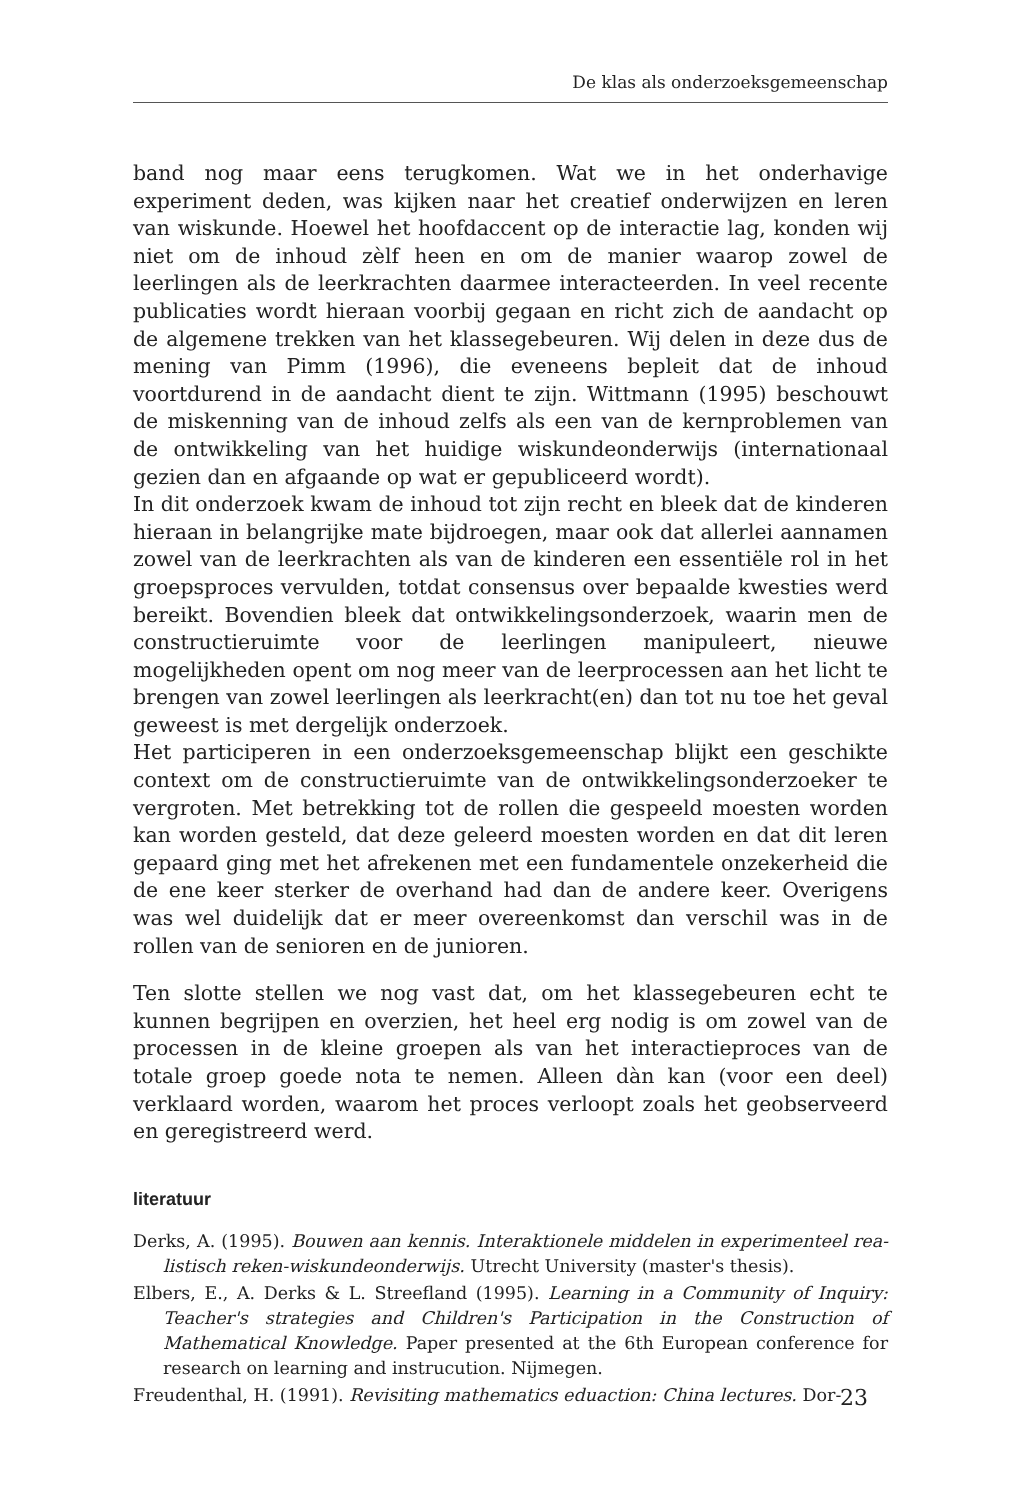De klas als onderzoeksgemeenschap
band nog maar eens terugkomen. Wat we in het onderhavige experiment deden, was kijken naar het creatief onderwijzen en leren van wiskunde. Hoewel het hoofdaccent op de interactie lag, konden wij niet om de inhoud zèlf heen en om de manier waarop zowel de leerlingen als de leerkrachten daarmee interacteerden. In veel recente publicaties wordt hieraan voorbij gegaan en richt zich de aandacht op de algemene trekken van het klasse­gebeuren. Wij delen in deze dus de mening van Pimm (1996), die eveneens bepleit dat de inhoud voortdurend in de aandacht dient te zijn. Wittmann (1995) beschouwt de miskenning van de inhoud zelfs als een van de kern­problemen van de ontwikkeling van het huidige wiskundeonderwijs (inter­nationaal gezien dan en afgaande op wat er gepubliceerd wordt).
In dit onderzoek kwam de inhoud tot zijn recht en bleek dat de kinderen hieraan in belangrijke mate bijdroegen, maar ook dat allerlei aannamen zowel van de leerkrachten als van de kinderen een essentiële rol in het groepsproces vervulden, totdat consensus over bepaalde kwesties werd bereikt. Bovendien bleek dat ontwikkelingsonderzoek, waarin men de con­structieruimte voor de leerlingen manipuleert, nieuwe mogelijkheden opent om nog meer van de leerprocessen aan het licht te brengen van zo­wel leerlingen als leerkracht(en) dan tot nu toe het geval geweest is met dergelijk onderzoek.
Het participeren in een onderzoeksgemeenschap blijkt een geschikte con­text om de constructieruimte van de ontwikkelingsonderzoeker te vergro­ten. Met betrekking tot de rollen die gespeeld moesten worden kan worden gesteld, dat deze geleerd moesten worden en dat dit leren gepaard ging met het afrekenen met een fundamentele onzekerheid die de ene keer sterker de overhand had dan de andere keer. Overigens was wel duidelijk dat er meer overeenkomst dan verschil was in de rollen van de senioren en de junioren.
Ten slotte stellen we nog vast dat, om het klassegebeuren echt te kunnen begrijpen en overzien, het heel erg nodig is om zowel van de processen in de kleine groepen als van het interactieproces van de totale groep goede nota te nemen. Alleen dàn kan (voor een deel) verklaard worden, waarom het proces verloopt zoals het geobserveerd en geregistreerd werd.
literatuur
Derks, A. (1995). Bouwen aan kennis. Interaktionele middelen in experimenteel rea­listisch reken-wiskundeonderwijs. Utrecht University (master's thesis).
Elbers, E., A. Derks & L. Streefland (1995). Learning in a Community of Inquiry: Teacher's strategies and Children's Participation in the Construction of Mathema­tical Knowledge. Paper presented at the 6th European conference for research on learning and instrucution. Nijmegen.
Freudenthal, H. (1991). Revisiting mathematics eduaction: China lectures. Dor-
23